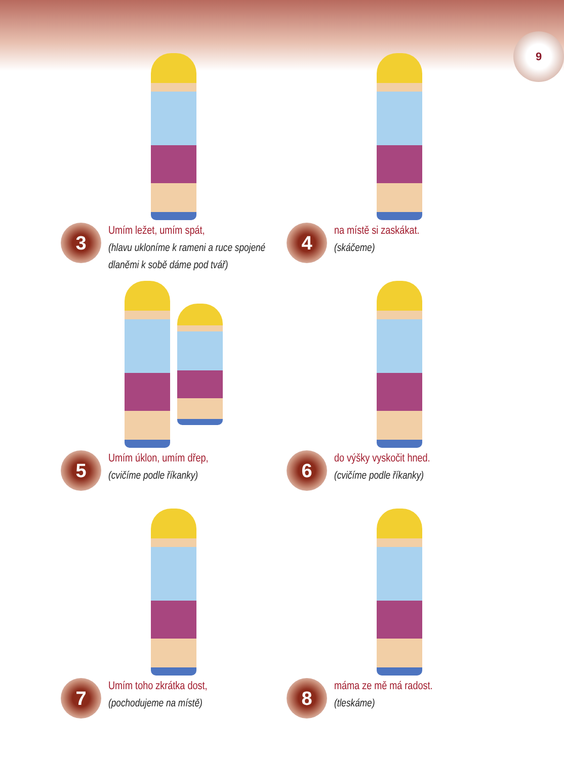9
3
Umím ležet, umím spát,
(hlavu ukloníme k rameni a ruce spojené dlaněmi k sobě dáme pod tvář)
4
na místě si zaskákat.
(skáčeme)
5
Umím úklon, umím dřep,
(cvičíme podle říkanky)
6
do výšky vyskočit hned.
(cvičíme podle říkanky)
7
Umím toho zkrátka dost,
(pochodujeme na místě)
8
máma ze mě má radost.
(tleskáme)